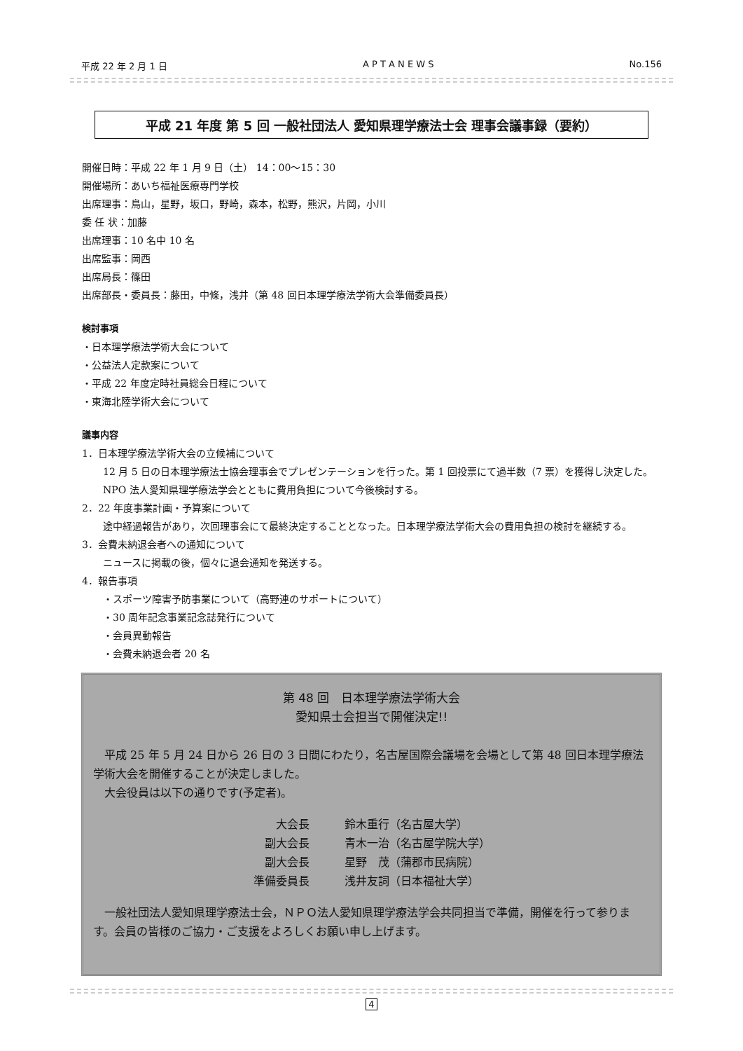平成 22 年 2 月 1 日 A P T A N E W S No.156
平成 21 年度 第 5 回 一般社団法人 愛知県理学療法士会 理事会議事録（要約）
開催日時：平成 22 年 1 月 9 日（土） 14：00〜15：30
開催場所：あいち福祉医療専門学校
出席理事：鳥山，星野，坂口，野崎，森本，松野，熊沢，片岡，小川
委 任 状：加藤
出席理事：10 名中 10 名
出席監事：岡西
出席局長：篠田
出席部長・委員長：藤田，中條，浅井（第 48 回日本理学療法学術大会準備委員長）
検討事項
・日本理学療法学術大会について
・公益法人定款案について
・平成 22 年度定時社員総会日程について
・東海北陸学術大会について
議事内容
1．日本理学療法学術大会の立候補について
12 月 5 日の日本理学療法士協会理事会でプレゼンテーションを行った。第 1 回投票にて過半数（7 票）を獲得し決定した。
NPO 法人愛知県理学療法学会とともに費用負担について今後検討する。
2．22 年度事業計画・予算案について
途中経過報告があり，次回理事会にて最終決定することとなった。日本理学療法学術大会の費用負担の検討を継続する。
3．会費未納退会者への通知について
ニュースに掲載の後，個々に退会通知を発送する。
4．報告事項
・スポーツ障害予防事業について（高野連のサポートについて）
・30 周年記念事業記念誌発行について
・会員異動報告
・会費未納退会者 20 名
第 48 回　日本理学療法学術大会
愛知県士会担当で開催決定!!
　平成 25 年 5 月 24 日から 26 日の 3 日間にわたり，名古屋国際会議場を会場として第 48 回日本理学療法学術大会を開催することが決定しました。
　大会役員は以下の通りです(予定者)。
| 大会長 | 鈴木重行（名古屋大学） |
| 副大会長 | 青木一治（名古屋学院大学） |
| 副大会長 | 星野 茂（蒲郡市民病院） |
| 準備委員長 | 浅井友詞（日本福祉大学） |
　一般社団法人愛知県理学療法士会，ＮＰＯ法人愛知県理学療法学会共同担当で準備，開催を行って参ります。会員の皆様のご協力・ご支援をよろしくお願い申し上げます。
4